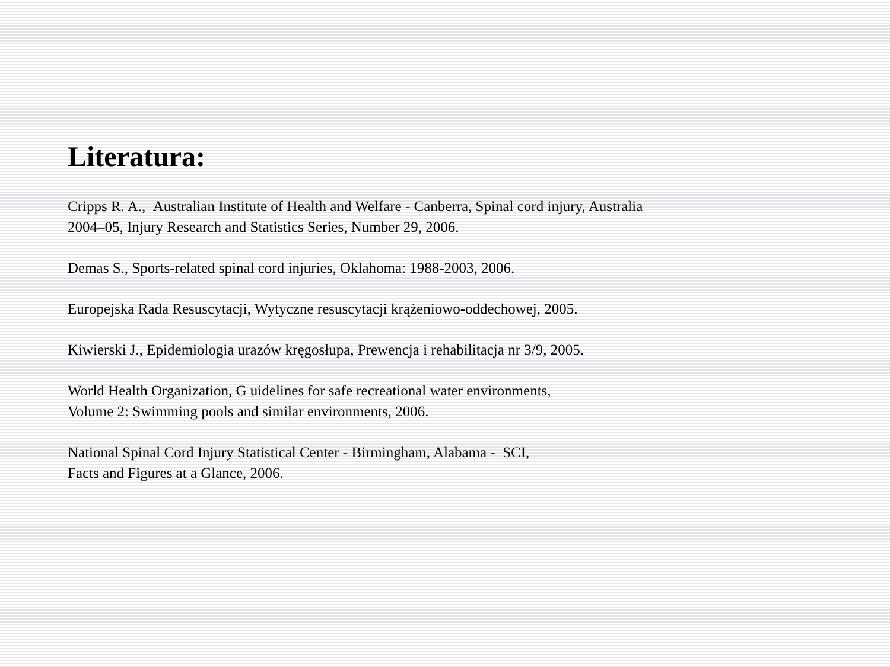Literatura:
Cripps R. A., Australian Institute of Health and Welfare - Canberra, Spinal cord injury, Australia
2004–05, Injury Research and Statistics Series, Number 29, 2006.
Demas S., Sports-related spinal cord injuries, Oklahoma: 1988-2003, 2006.
Europejska Rada Resuscytacji, Wytyczne resuscytacji krążeniowo-oddechowej, 2005.
Kiwierski J., Epidemiologia urazów kręgosłupa, Prewencja i rehabilitacja nr 3/9, 2005.
World Health Organization, G uidelines for safe recreational water environments,
Volume 2: Swimming pools and similar environments, 2006.
National Spinal Cord Injury Statistical Center - Birmingham, Alabama - SCI,
Facts and Figures at a Glance, 2006.